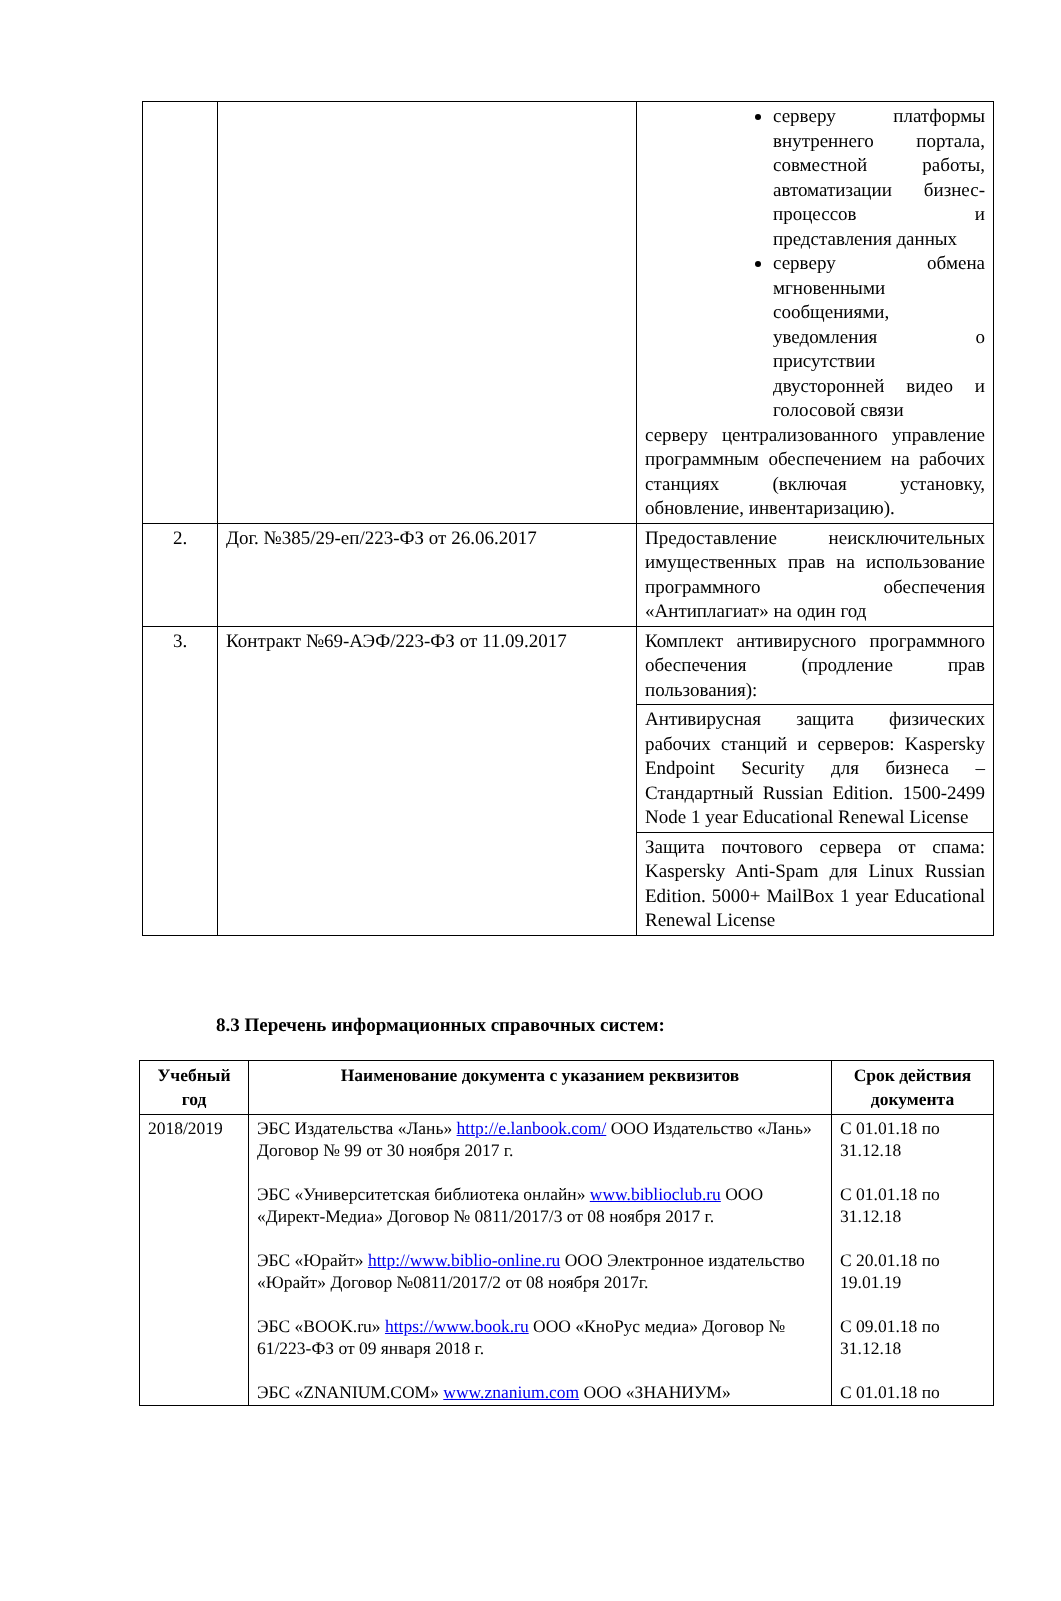| | | серверу платформы внутреннего портала, совместной работы, автоматизации бизнес-процессов и представления данных серверу обмена мгновенными сообщениями, уведомления о присутствии двусторонней видео и голосовой связи серверу централизованного управление программным обеспечением на рабочих станциях (включая установку, обновление, инвентаризацию). |
| 2. | Дог. №385/29-еп/223-ФЗ от 26.06.2017 | Предоставление неисключительных имущественных прав на использование программного обеспечения «Антиплагиат» на один год |
| 3. | Контракт №69-АЭФ/223-ФЗ от 11.09.2017 | Комплект антивирусного программного обеспечения (продление прав пользования): |
| | | Антивирусная защита физических рабочих станций и серверов: Kaspersky Endpoint Security для бизнеса – Стандартный Russian Edition. 1500-2499 Node 1 year Educational Renewal License |
| | | Защита почтового сервера от спама: Kaspersky Anti-Spam для Linux Russian Edition. 5000+ MailBox 1 year Educational Renewal License |
8.3 Перечень информационных справочных систем:
| Учебный год | Наименование документа с указанием реквизитов | Срок действия документа |
| --- | --- | --- |
| 2018/2019 | ЭБС Издательства «Лань» http://e.lanbook.com/ ООО Издательство «Лань» Договор № 99 от 30 ноября 2017 г. ЭБС «Университетская библиотека онлайн» www.biblioclub.ru ООО «Директ-Медиа» Договор № 0811/2017/3 от 08 ноября 2017 г. ЭБС «Юрайт» http://www.biblio-online.ru ООО Электронное издательство «Юрайт» Договор №0811/2017/2 от 08 ноября 2017г. ЭБС «BOOK.ru» https://www.book.ru ООО «КноРус медиа» Договор № 61/223-ФЗ от 09 января 2018 г. ЭБС «ZNANIUM.COM» www.znanium.com ООО «ЗНАНИУМ» | С 01.01.18 по 31.12.18 С 01.01.18 по 31.12.18 С 20.01.18 по 19.01.19 С 09.01.18 по 31.12.18 С 01.01.18 по |